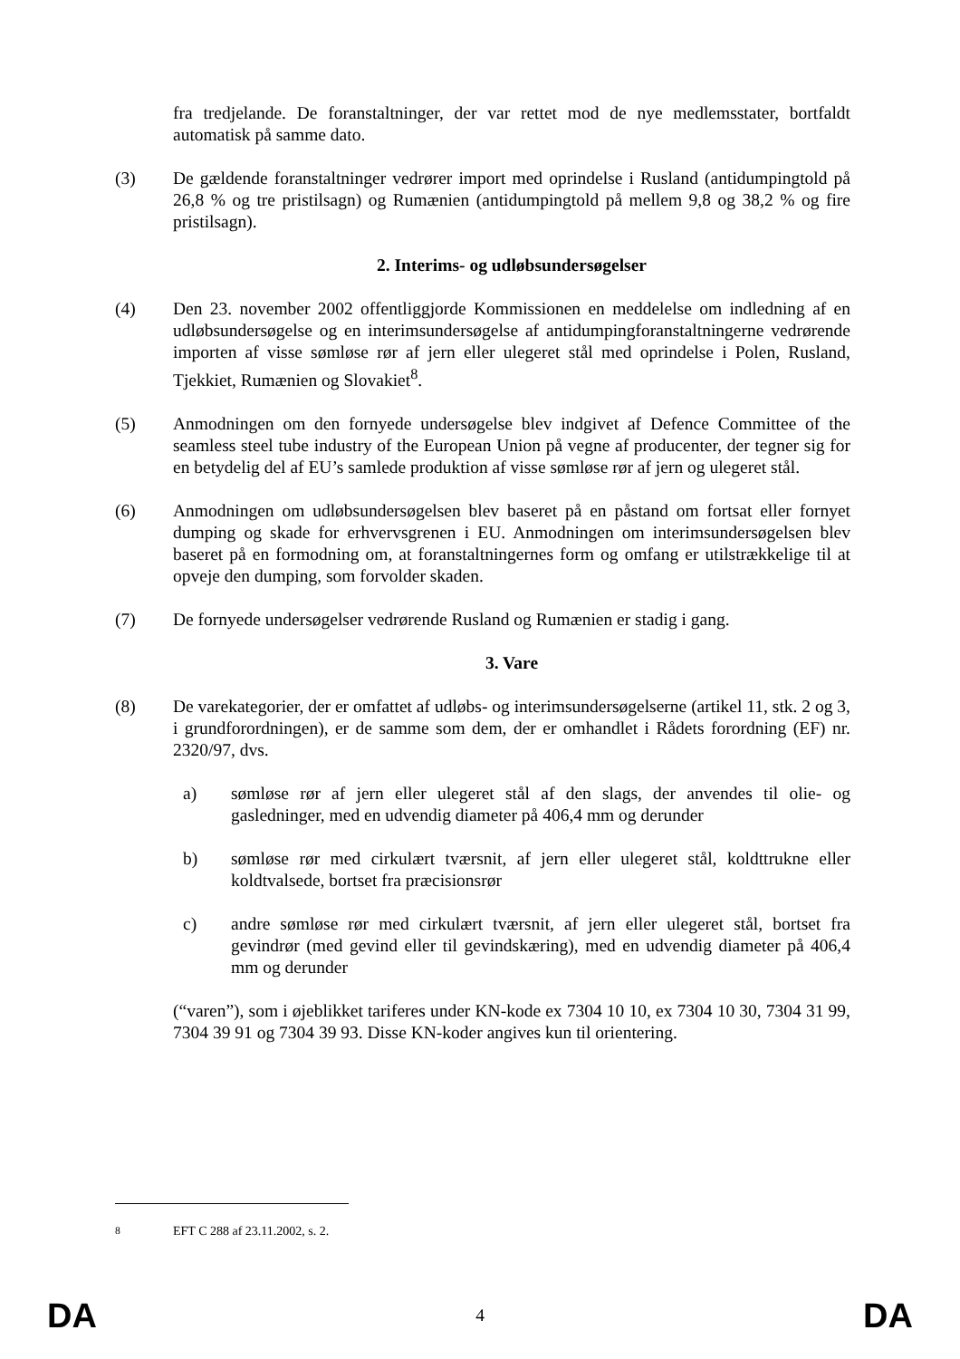fra tredjelande. De foranstaltninger, der var rettet mod de nye medlemsstater, bortfaldt automatisk på samme dato.
(3) De gældende foranstaltninger vedrører import med oprindelse i Rusland (antidumpingtold på 26,8 % og tre pristilsagn) og Rumænien (antidumpingtold på mellem 9,8 og 38,2 % og fire pristilsagn).
2. Interims- og udløbsundersøgelser
(4) Den 23. november 2002 offentliggjorde Kommissionen en meddelelse om indledning af en udløbsundersøgelse og en interimsundersøgelse af antidumpingforanstaltningerne vedrørende importen af visse sømløse rør af jern eller ulegeret stål med oprindelse i Polen, Rusland, Tjekkiet, Rumænien og Slovakiet<sup>8</sup>.
(5) Anmodningen om den fornyede undersøgelse blev indgivet af Defence Committee of the seamless steel tube industry of the European Union på vegne af producenter, der tegner sig for en betydelig del af EU’s samlede produktion af visse sømløse rør af jern og ulegeret stål.
(6) Anmodningen om udløbsundersøgelsen blev baseret på en påstand om fortsat eller fornyet dumping og skade for erhvervsgrenen i EU. Anmodningen om interimsundersøgelsen blev baseret på en formodning om, at foranstaltningernes form og omfang er utilstrækkelige til at opveje den dumping, som forvolder skaden.
(7) De fornyede undersøgelser vedrørende Rusland og Rumænien er stadig i gang.
3. Vare
(8) De varekategorier, der er omfattet af udløbs- og interimsundersøgelserne (artikel 11, stk. 2 og 3, i grundforordningen), er de samme som dem, der er omhandlet i Rådets forordning (EF) nr. 2320/97, dvs.
a) sømløse rør af jern eller ulegeret stål af den slags, der anvendes til olie- og gasledninger, med en udvendig diameter på 406,4 mm og derunder
b) sømløse rør med cirkulært tværsnit, af jern eller ulegeret stål, koldttrukne eller koldtvalsede, bortset fra præcisionsrør
c) andre sømløse rør med cirkulært tværsnit, af jern eller ulegeret stål, bortset fra gevindrør (med gevind eller til gevindskæring), med en udvendig diameter på 406,4 mm og derunder
(“varen”), som i øjeblikket tariferes under KN-kode ex 7304 10 10, ex 7304 10 30, 7304 31 99, 7304 39 91 og 7304 39 93. Disse KN-koder angives kun til orientering.
<sup>8</sup> EFT C 288 af 23.11.2002, s. 2.
DA 4 DA